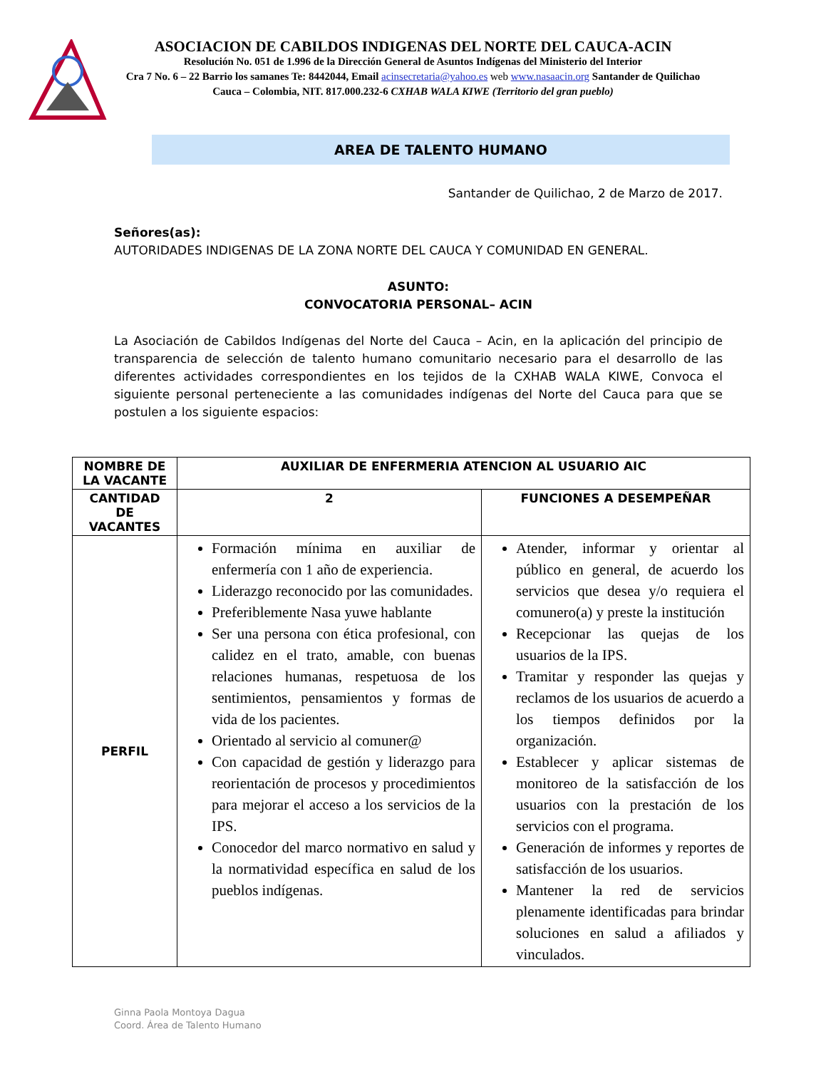ASOCIACION DE CABILDOS INDIGENAS DEL NORTE DEL CAUCA-ACIN
Resolución No. 051 de 1.996 de la Dirección General de Asuntos Indígenas del Ministerio del Interior
Cra 7 No. 6 – 22 Barrio los samanes Te: 8442044, Email acinsecretaria@yahoo.es web www.nasaacin.org Santander de Quilichao Cauca – Colombia, NIT. 817.000.232-6 CXHAB WALA KIWE (Territorio del gran pueblo)
AREA DE TALENTO HUMANO
Santander de Quilichao, 2 de Marzo de 2017.
Señores(as):
AUTORIDADES INDIGENAS DE LA ZONA NORTE DEL CAUCA Y COMUNIDAD EN GENERAL.
ASUNTO:
CONVOCATORIA PERSONAL– ACIN
La Asociación de Cabildos Indígenas del Norte del Cauca – Acin, en la aplicación del principio de transparencia de selección de talento humano comunitario necesario para el desarrollo de las diferentes actividades correspondientes en los tejidos de la CXHAB WALA KIWE, Convoca el siguiente personal perteneciente a las comunidades indígenas del Norte del Cauca para que se postulen a los siguiente espacios:
| NOMBRE DE LA VACANTE | AUXILIAR DE ENFERMERIA ATENCION AL USUARIO AIC | |
| CANTIDAD DE VACANTES | 2 | FUNCIONES A DESEMPEÑAR |
| PERFIL | Formación mínima en auxiliar de enfermería con 1 año de experiencia. Liderazgo reconocido por las comunidades. Preferiblemente Nasa yuwe hablante Ser una persona con ética profesional, con calidez en el trato, amable, con buenas relaciones humanas, respetuosa de los sentimientos, pensamientos y formas de vida de los pacientes. Orientado al servicio al comuner@ Con capacidad de gestión y liderazgo para reorientación de procesos y procedimientos para mejorar el acceso a los servicios de la IPS. Conocedor del marco normativo en salud y la normatividad específica en salud de los pueblos indígenas. | Atender, informar y orientar al público en general, de acuerdo los servicios que desea y/o requiera el comunero(a) y preste la institución Recepcionar las quejas de los usuarios de la IPS. Tramitar y responder las quejas y reclamos de los usuarios de acuerdo a los tiempos definidos por la organización. Establecer y aplicar sistemas de monitoreo de la satisfacción de los usuarios con la prestación de los servicios con el programa. Generación de informes y reportes de satisfacción de los usuarios. Mantener la red de servicios plenamente identificadas para brindar soluciones en salud a afiliados y vinculados. |
Ginna Paola Montoya Dagua
Coord. Área de Talento Humano